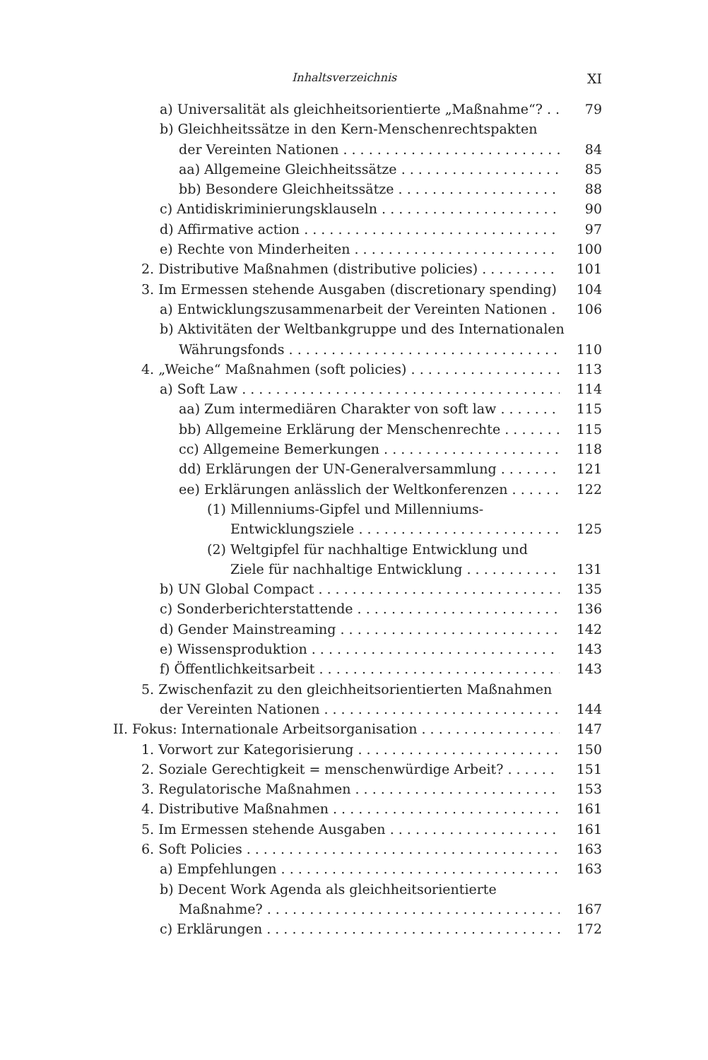Inhaltsverzeichnis XI
a) Universalität als gleichheitsorientierte „Maßnahme“? . . 79
b) Gleichheitssätze in den Kern-Menschenrechtspakten
der Vereinten Nationen 84
aa) Allgemeine Gleichheitssätze 85
bb) Besondere Gleichheitssätze 88
c) Antidiskriminierungsklauseln 90
d) Affirmative action 97
e) Rechte von Minderheiten 100
2. Distributive Maßnahmen (distributive policies) 101
3. Im Ermessen stehende Ausgaben (discretionary spending) . 104
a) Entwicklungszusammenarbeit der Vereinten Nationen 106
b) Aktivitäten der Weltbankgruppe und des Internationalen
Währungsfonds 110
4. „Weiche“ Maßnahmen (soft policies) 113
a) Soft Law 114
aa) Zum intermediären Charakter von soft law 115
bb) Allgemeine Erklärung der Menschenrechte 115
cc) Allgemeine Bemerkungen 118
dd) Erklärungen der UN-Generalversammlung 121
ee) Erklärungen anlässlich der Weltkonferenzen 122
(1) Millenniums-Gipfel und Millenniums-
Entwicklungsziele 125
(2) Weltgipfel für nachhaltige Entwicklung und
Ziele für nachhaltige Entwicklung 131
b) UN Global Compact 135
c) Sonderberichterstattende 136
d) Gender Mainstreaming 142
e) Wissensproduktion 143
f) Öffentlichkeitsarbeit 143
5. Zwischenfazit zu den gleichheitsorientierten Maßnahmen
der Vereinten Nationen 144
II. Fokus: Internationale Arbeitsorganisation 147
1. Vorwort zur Kategorisierung 150
2. Soziale Gerechtigkeit = menschenwürdige Arbeit? 151
3. Regulatorische Maßnahmen 153
4. Distributive Maßnahmen 161
5. Im Ermessen stehende Ausgaben 161
6. Soft Policies 163
a) Empfehlungen 163
b) Decent Work Agenda als gleichheitsorientierte
Maßnahme? 167
c) Erklärungen 172